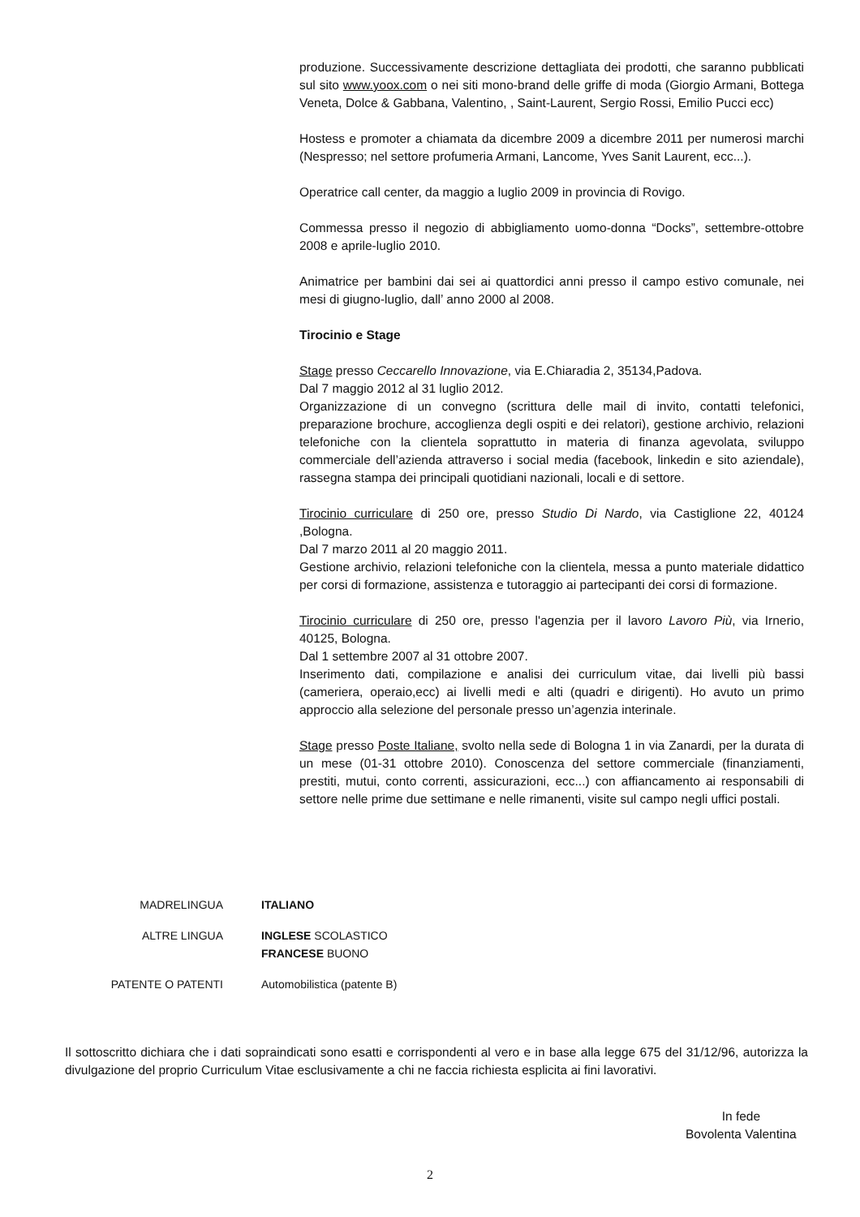produzione. Successivamente descrizione dettagliata dei prodotti, che saranno pubblicati sul sito www.yoox.com o nei siti mono-brand delle griffe di moda (Giorgio Armani, Bottega Veneta, Dolce & Gabbana, Valentino, , Saint-Laurent, Sergio Rossi, Emilio Pucci ecc)
Hostess e promoter a chiamata da dicembre 2009 a dicembre 2011 per numerosi marchi (Nespresso; nel settore profumeria Armani, Lancome, Yves Sanit Laurent, ecc...).
Operatrice call center, da maggio a luglio 2009 in provincia di Rovigo.
Commessa presso il negozio di abbigliamento uomo-donna “Docks”, settembre-ottobre 2008 e aprile-luglio 2010.
Animatrice per bambini dai sei ai quattordici anni presso il campo estivo comunale, nei mesi di giugno-luglio, dall’ anno 2000 al 2008.
Tirocinio e Stage
Stage presso Ceccarello Innovazione, via E.Chiaradia 2, 35134,Padova.
Dal 7 maggio 2012 al 31 luglio 2012.
Organizzazione di un convegno (scrittura delle mail di invito, contatti telefonici, preparazione brochure, accoglienza degli ospiti e dei relatori), gestione archivio, relazioni telefoniche con la clientela soprattutto in materia di finanza agevolata, sviluppo commerciale dell’azienda attraverso i social media (facebook, linkedin e sito aziendale), rassegna stampa dei principali quotidiani nazionali, locali e di settore.
Tirocinio curriculare di 250 ore, presso Studio Di Nardo, via Castiglione 22, 40124 ,Bologna.
Dal 7 marzo 2011 al 20 maggio 2011.
Gestione archivio, relazioni telefoniche con la clientela, messa a punto materiale didattico per corsi di formazione, assistenza e tutoraggio ai partecipanti dei corsi di formazione.
Tirocinio curriculare di 250 ore, presso l'agenzia per il lavoro Lavoro Più, via Irnerio, 40125, Bologna.
Dal 1 settembre 2007 al 31 ottobre 2007.
Inserimento dati, compilazione e analisi dei curriculum vitae, dai livelli più bassi (cameriera, operaio,ecc) ai livelli medi e alti (quadri e dirigenti). Ho avuto un primo approccio alla selezione del personale presso un’agenzia interinale.
Stage presso Poste Italiane, svolto nella sede di Bologna 1 in via Zanardi, per la durata di un mese (01-31 ottobre 2010). Conoscenza del settore commerciale (finanziamenti, prestiti, mutui, conto correnti, assicurazioni, ecc...) con affiancamento ai responsabili di settore nelle prime due settimane e nelle rimanenti, visite sul campo negli uffici postali.
MADRELINGUA ITALIANO
ALTRE LINGUA INGLESE SCOLASTICO
FRANCESE BUONO
PATENTE O PATENTI Automobilistica (patente B)
Il sottoscritto dichiara che i dati sopraindicati sono esatti e corrispondenti al vero e in base alla legge 675 del 31/12/96, autorizza la divulgazione del proprio Curriculum Vitae esclusivamente a chi ne faccia richiesta esplicita ai fini lavorativi.
In fede
Bovolenta Valentina
2